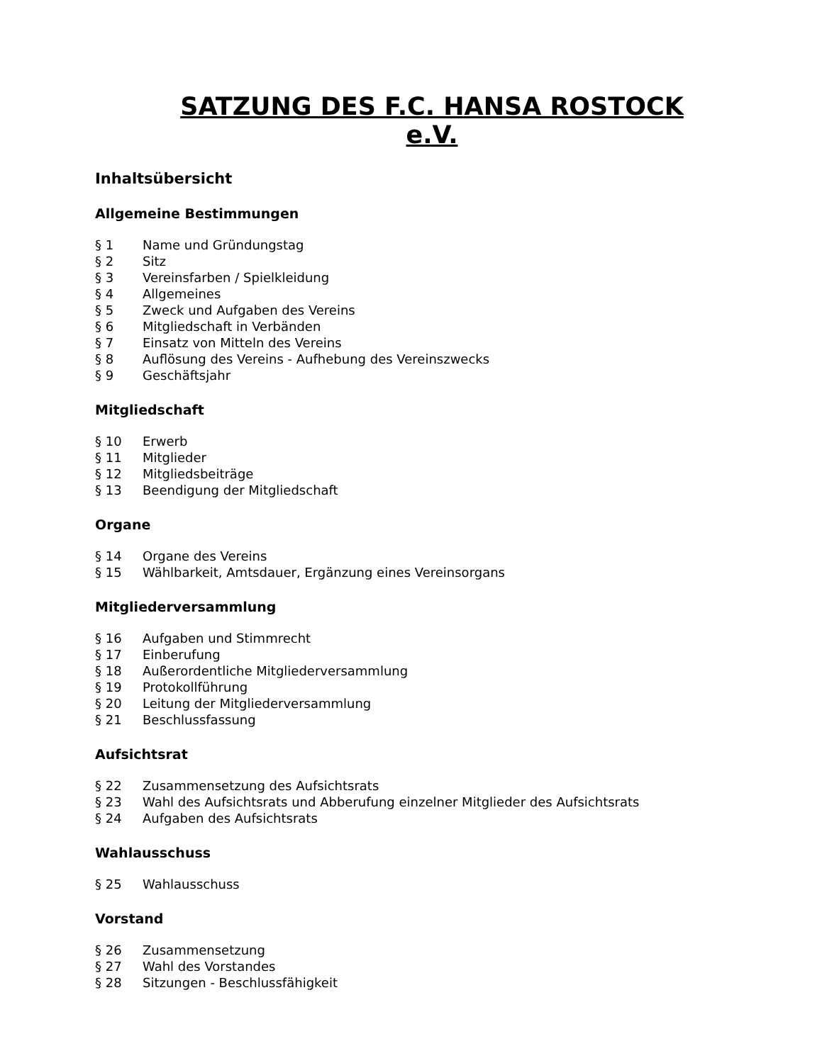SATZUNG DES F.C. HANSA ROSTOCK e.V.
Inhaltsübersicht
Allgemeine Bestimmungen
§ 1 Name und Gründungstag
§ 2 Sitz
§ 3 Vereinsfarben / Spielkleidung
§ 4 Allgemeines
§ 5 Zweck und Aufgaben des Vereins
§ 6 Mitgliedschaft in Verbänden
§ 7 Einsatz von Mitteln des Vereins
§ 8 Auflösung des Vereins - Aufhebung des Vereinszwecks
§ 9 Geschäftsjahr
Mitgliedschaft
§ 10 Erwerb
§ 11 Mitglieder
§ 12 Mitgliedsbeiträge
§ 13 Beendigung der Mitgliedschaft
Organe
§ 14 Organe des Vereins
§ 15 Wählbarkeit, Amtsdauer, Ergänzung eines Vereinsorgans
Mitgliederversammlung
§ 16 Aufgaben und Stimmrecht
§ 17 Einberufung
§ 18 Außerordentliche Mitgliederversammlung
§ 19 Protokollführung
§ 20 Leitung der Mitgliederversammlung
§ 21 Beschlussfassung
Aufsichtsrat
§ 22 Zusammensetzung des Aufsichtsrats
§ 23 Wahl des Aufsichtsrats und Abberufung einzelner Mitglieder des Aufsichtsrats
§ 24 Aufgaben des Aufsichtsrats
Wahlausschuss
§ 25 Wahlausschuss
Vorstand
§ 26 Zusammensetzung
§ 27 Wahl des Vorstandes
§ 28 Sitzungen - Beschlussfähigkeit